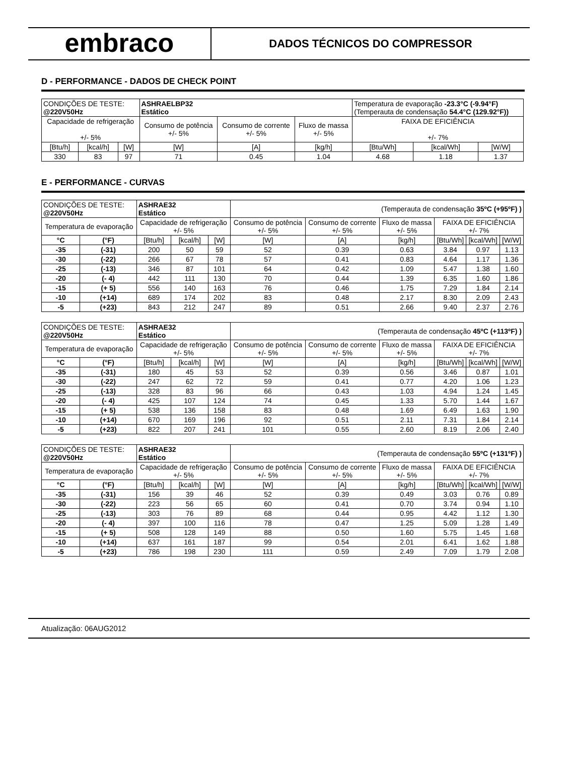embraco
DADOS TÉCNICOS DO COMPRESSOR
D - PERFORMANCE - DADOS DE CHECK POINT
| CONDIÇÕES DE TESTE: @220V50Hz | | | ASHRAELBP32 Estático | | | Temperatura de evaporação -23.3°C (-9.94°F) (Temperauta de condensação 54.4°C (129.92°F)) | | |
| Capacidade de refrigeração +/- 5% | | | Consumo de potência +/- 5% | Consumo de corrente +/- 5% | Fluxo de massa +/- 5% | FAIXA DE EFICIÊNCIA +/- 7% | | |
| [Btu/h] | [kcal/h] | [W] | [W] | [A] | [kg/h] | [Btu/Wh] | [kcal/Wh] | [W/W] |
| 330 | 83 | 97 | 71 | 0.45 | 1.04 | 4.68 | 1.18 | 1.37 |
E - PERFORMANCE - CURVAS
| CONDIÇÕES DE TESTE: @220V50Hz | | ASHRAE32 Estático | | | (Temperauta de condensação 35ºC (+95ºF) ) | | | | | |
| Temperatura de evaporação | | Capacidade de refrigeração +/- 5% | | | Consumo de potência +/- 5% | Consumo de corrente +/- 5% | Fluxo de massa +/- 5% | FAIXA DE EFICIÊNCIA +/- 7% | | |
| °C | (°F) | [Btu/h] | [kcal/h] | [W] | [W] | [A] | [kg/h] | [Btu/Wh] | [kcal/Wh] | [W/W] |
| -35 | (-31) | 200 | 50 | 59 | 52 | 0.39 | 0.63 | 3.84 | 0.97 | 1.13 |
| -30 | (-22) | 266 | 67 | 78 | 57 | 0.41 | 0.83 | 4.64 | 1.17 | 1.36 |
| -25 | (-13) | 346 | 87 | 101 | 64 | 0.42 | 1.09 | 5.47 | 1.38 | 1.60 |
| -20 | (- 4) | 442 | 111 | 130 | 70 | 0.44 | 1.39 | 6.35 | 1.60 | 1.86 |
| -15 | (+ 5) | 556 | 140 | 163 | 76 | 0.46 | 1.75 | 7.29 | 1.84 | 2.14 |
| -10 | (+14) | 689 | 174 | 202 | 83 | 0.48 | 2.17 | 8.30 | 2.09 | 2.43 |
| -5 | (+23) | 843 | 212 | 247 | 89 | 0.51 | 2.66 | 9.40 | 2.37 | 2.76 |
| CONDIÇÕES DE TESTE: @220V50Hz | | ASHRAE32 Estático | | | (Temperauta de condensação 45ºC (+113ºF) ) | | | | | |
| Temperatura de evaporação | | Capacidade de refrigeração +/- 5% | | | Consumo de potência +/- 5% | Consumo de corrente +/- 5% | Fluxo de massa +/- 5% | FAIXA DE EFICIÊNCIA +/- 7% | | |
| °C | (°F) | [Btu/h] | [kcal/h] | [W] | [W] | [A] | [kg/h] | [Btu/Wh] | [kcal/Wh] | [W/W] |
| -35 | (-31) | 180 | 45 | 53 | 52 | 0.39 | 0.56 | 3.46 | 0.87 | 1.01 |
| -30 | (-22) | 247 | 62 | 72 | 59 | 0.41 | 0.77 | 4.20 | 1.06 | 1.23 |
| -25 | (-13) | 328 | 83 | 96 | 66 | 0.43 | 1.03 | 4.94 | 1.24 | 1.45 |
| -20 | (- 4) | 425 | 107 | 124 | 74 | 0.45 | 1.33 | 5.70 | 1.44 | 1.67 |
| -15 | (+ 5) | 538 | 136 | 158 | 83 | 0.48 | 1.69 | 6.49 | 1.63 | 1.90 |
| -10 | (+14) | 670 | 169 | 196 | 92 | 0.51 | 2.11 | 7.31 | 1.84 | 2.14 |
| -5 | (+23) | 822 | 207 | 241 | 101 | 0.55 | 2.60 | 8.19 | 2.06 | 2.40 |
| CONDIÇÕES DE TESTE: @220V50Hz | | ASHRAE32 Estático | | | (Temperauta de condensação 55ºC (+131ºF) ) | | | | | |
| Temperatura de evaporação | | Capacidade de refrigeração +/- 5% | | | Consumo de potência +/- 5% | Consumo de corrente +/- 5% | Fluxo de massa +/- 5% | FAIXA DE EFICIÊNCIA +/- 7% | | |
| °C | (°F) | [Btu/h] | [kcal/h] | [W] | [W] | [A] | [kg/h] | [Btu/Wh] | [kcal/Wh] | [W/W] |
| -35 | (-31) | 156 | 39 | 46 | 52 | 0.39 | 0.49 | 3.03 | 0.76 | 0.89 |
| -30 | (-22) | 223 | 56 | 65 | 60 | 0.41 | 0.70 | 3.74 | 0.94 | 1.10 |
| -25 | (-13) | 303 | 76 | 89 | 68 | 0.44 | 0.95 | 4.42 | 1.12 | 1.30 |
| -20 | (- 4) | 397 | 100 | 116 | 78 | 0.47 | 1.25 | 5.09 | 1.28 | 1.49 |
| -15 | (+ 5) | 508 | 128 | 149 | 88 | 0.50 | 1.60 | 5.75 | 1.45 | 1.68 |
| -10 | (+14) | 637 | 161 | 187 | 99 | 0.54 | 2.01 | 6.41 | 1.62 | 1.88 |
| -5 | (+23) | 786 | 198 | 230 | 111 | 0.59 | 2.49 | 7.09 | 1.79 | 2.08 |
Atualização: 06AUG2012